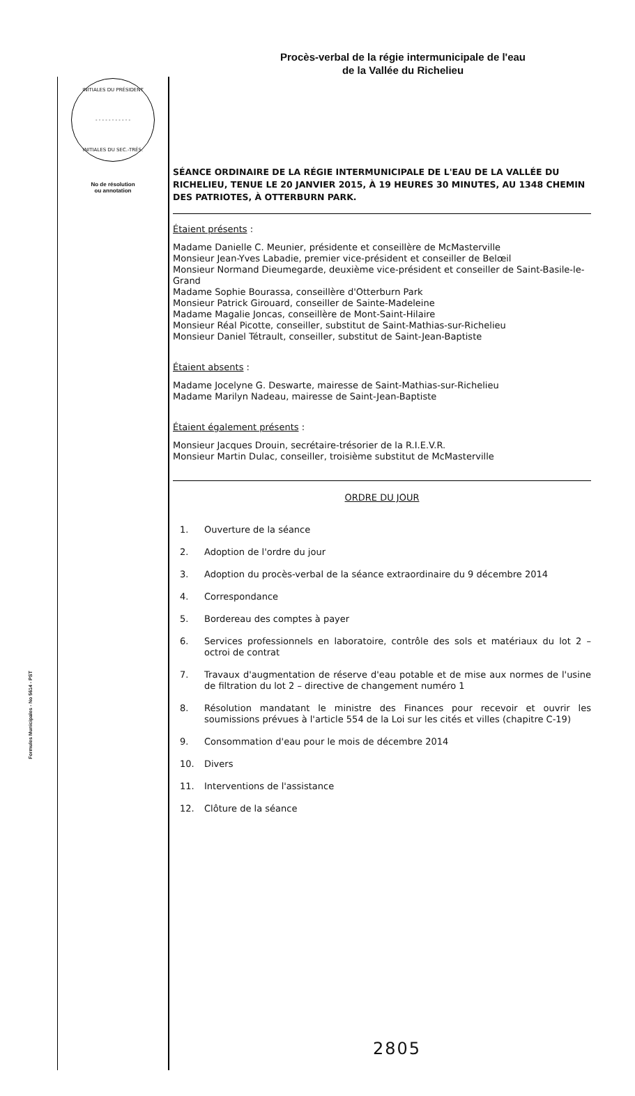INITIALES DU PRÉSIDENT
- - - - - - - - - - -
INITIALES DU SEC.-TRÉS.
No de résolution
ou annotation
Formules Municipales - No 5614 - PST
Procès-verbal de la régie intermunicipale de l'eau
de la Vallée du Richelieu
SÉANCE ORDINAIRE DE LA RÉGIE INTERMUNICIPALE DE L'EAU DE LA VALLÉE DU RICHELIEU, TENUE LE 20 JANVIER 2015, À 19 HEURES 30 MINUTES, AU 1348 CHEMIN DES PATRIOTES, À OTTERBURN PARK.
Étaient présents :
Madame Danielle C. Meunier, présidente et conseillère de McMasterville
Monsieur Jean-Yves Labadie, premier vice-président et conseiller de Belœil
Monsieur Normand Dieumegarde, deuxième vice-président et conseiller de Saint-Basile-le-Grand
Madame Sophie Bourassa, conseillère d'Otterburn Park
Monsieur Patrick Girouard, conseiller de Sainte-Madeleine
Madame Magalie Joncas, conseillère de Mont-Saint-Hilaire
Monsieur Réal Picotte, conseiller, substitut de Saint-Mathias-sur-Richelieu
Monsieur Daniel Tétrault, conseiller, substitut de Saint-Jean-Baptiste
Étaient absents :
Madame Jocelyne G. Deswarte, mairesse de Saint-Mathias-sur-Richelieu
Madame Marilyn Nadeau, mairesse de Saint-Jean-Baptiste
Étaient également présents :
Monsieur Jacques Drouin, secrétaire-trésorier de la R.I.E.V.R.
Monsieur Martin Dulac, conseiller, troisième substitut de McMasterville
ORDRE DU JOUR
1. Ouverture de la séance
2. Adoption de l'ordre du jour
3. Adoption du procès-verbal de la séance extraordinaire du 9 décembre 2014
4. Correspondance
5. Bordereau des comptes à payer
6. Services professionnels en laboratoire, contrôle des sols et matériaux du lot 2 – octroi de contrat
7. Travaux d'augmentation de réserve d'eau potable et de mise aux normes de l'usine de filtration du lot 2 – directive de changement numéro 1
8. Résolution mandatant le ministre des Finances pour recevoir et ouvrir les soumissions prévues à l'article 554 de la Loi sur les cités et villes (chapitre C-19)
9. Consommation d'eau pour le mois de décembre 2014
10. Divers
11. Interventions de l'assistance
12. Clôture de la séance
2805